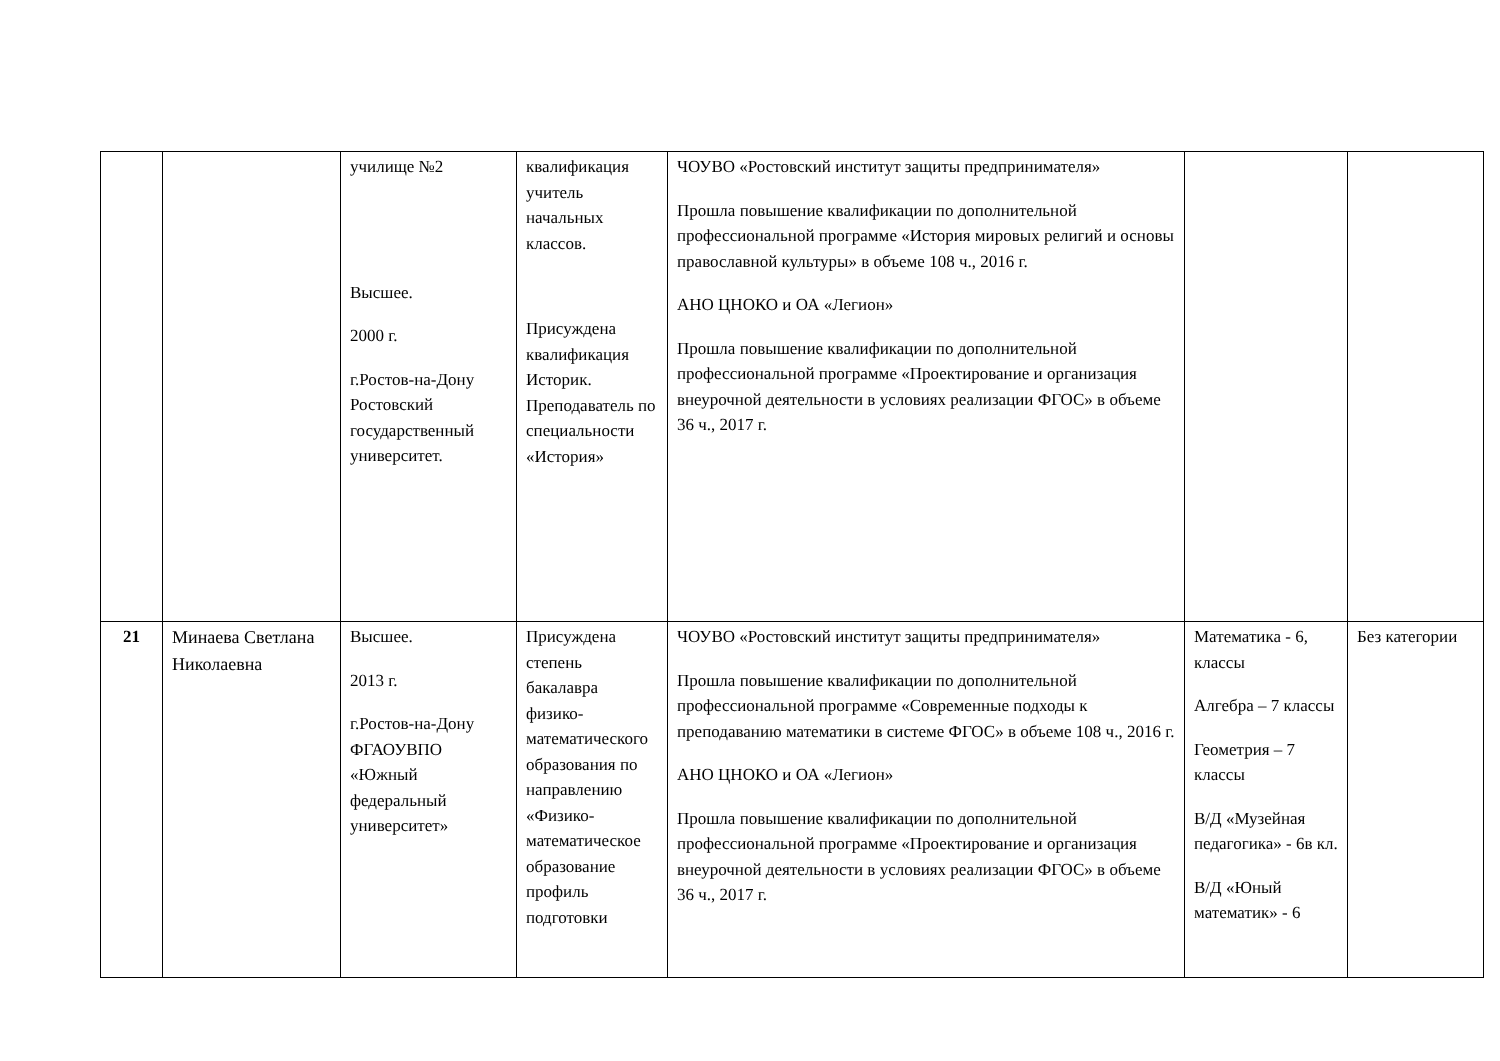| | | училище №2 Высшее. 2000 г. г.Ростов-на-Дону Ростовский государственный университет. | квалификация учитель начальных классов. Присуждена квалификация Историк. Преподаватель по специальности «История» | ЧОУВО «Ростовский институт защиты предпринимателя» Прошла повышение квалификации по дополнительной профессиональной программе «История мировых религий и основы православной культуры» в объеме 108 ч., 2016 г. АНО ЦНОКО и ОА «Легион» Прошла повышение квалификации по дополнительной профессиональной программе «Проектирование и организация внеурочной деятельности в условиях реализации ФГОС» в объеме 36 ч., 2017 г. | | |
| 21 | Минаева Светлана Николаевна | Высшее. 2013 г. г.Ростов-на-Дону ФГАОУВПО «Южный федеральный университет» | Присуждена степень бакалавра физико-математического образования по направлению «Физико-математическое образование профиль подготовки | ЧОУВО «Ростовский институт защиты предпринимателя» Прошла повышение квалификации по дополнительной профессиональной программе «Современные подходы к преподаванию математики в системе ФГОС» в объеме 108 ч., 2016 г. АНО ЦНОКО и ОА «Легион» Прошла повышение квалификации по дополнительной профессиональной программе «Проектирование и организация внеурочной деятельности в условиях реализации ФГОС» в объеме 36 ч., 2017 г. | Математика - 6, классы Алгебра – 7 классы Геометрия – 7 классы В/Д «Музейная педагогика» - 6в кл. В/Д «Юный математик» - 6 | Без категории |